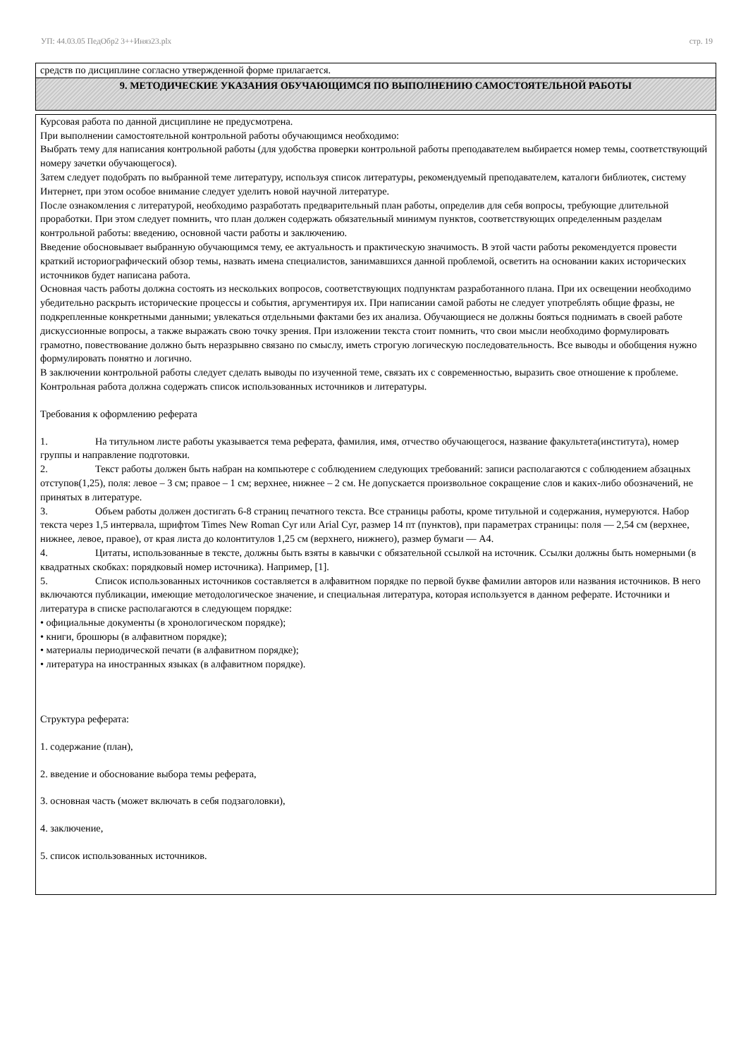УП: 44.03.05 ПедОбр2 3++Иняз23.plx стр. 19
средств по дисциплине согласно утвержденной форме прилагается.
9. МЕТОДИЧЕСКИЕ УКАЗАНИЯ ОБУЧАЮЩИМСЯ ПО ВЫПОЛНЕНИЮ САМОСТОЯТЕЛЬНОЙ РАБОТЫ
Курсовая работа по данной дисциплине не предусмотрена.
При выполнении самостоятельной контрольной работы обучающимся необходимо:
Выбрать тему для написания контрольной работы (для удобства проверки контрольной работы преподавателем выбирается номер темы, соответствующий номеру зачетки обучающегося).
Затем следует подобрать по выбранной теме литературу, используя список литературы, рекомендуемый преподавателем, каталоги библиотек, систему Интернет, при этом особое внимание следует уделить новой научной литературе.
После ознакомления с литературой, необходимо разработать предварительный план работы, определив для себя вопросы, требующие длительной проработки. При этом следует помнить, что план должен содержать обязательный минимум пунктов, соответствующих определенным разделам контрольной работы: введению, основной части работы и заключению.
Введение обосновывает выбранную обучающимся тему, ее актуальность и практическую значимость. В этой части работы рекомендуется провести краткий историографический обзор темы, назвать имена специалистов, занимавшихся данной проблемой, осветить на основании каких исторических источников будет написана работа.
Основная часть работы должна состоять из нескольких вопросов, соответствующих подпунктам разработанного плана. При их освещении необходимо убедительно раскрыть исторические процессы и события, аргументируя их. При написании самой работы не следует употреблять общие фразы, не подкрепленные конкретными данными; увлекаться отдельными фактами без их анализа. Обучающиеся не должны бояться поднимать в своей работе дискуссионные вопросы, а также выражать свою точку зрения. При изложении текста стоит помнить, что свои мысли необходимо формулировать грамотно, повествование должно быть неразрывно связано по смыслу, иметь строгую логическую последовательность. Все выводы и обобщения нужно формулировать понятно и логично.
В заключении контрольной работы следует сделать выводы по изученной теме, связать их с современностью, выразить свое отношение к проблеме.
Контрольная работа должна содержать список использованных источников и литературы.
Требования к оформлению реферата
1. На титульном листе работы указывается тема реферата, фамилия, имя, отчество обучающегося, название факультета(института), номер группы и направление подготовки.
2. Текст работы должен быть набран на компьютере с соблюдением следующих требований: записи располагаются с соблюдением абзацных отступов(1,25), поля: левое – 3 см; правое – 1 см; верхнее, нижнее – 2 см. Не допускается произвольное сокращение слов и каких-либо обозначений, не принятых в литературе.
3. Объем работы должен достигать 6-8 страниц печатного текста. Все страницы работы, кроме титульной и содержания, нумеруются. Набор текста через 1,5 интервала, шрифтом Times New Roman Cyr или Arial Cyr, размер 14 пт (пунктов), при параметрах страницы: поля — 2,54 см (верхнее, нижнее, левое, правое), от края листа до колонтитулов 1,25 см (верхнего, нижнего), размер бумаги — А4.
4. Цитаты, использованные в тексте, должны быть взяты в кавычки с обязательной ссылкой на источник. Ссылки должны быть номерными (в квадратных скобках: порядковый номер источника). Например, [1].
5. Список использованных источников составляется в алфавитном порядке по первой букве фамилии авторов или названия источников. В него включаются публикации, имеющие методологическое значение, и специальная литература, которая используется в данном реферате. Источники и литература в списке располагаются в следующем порядке:
• официальные документы (в хронологическом порядке);
• книги, брошюры (в алфавитном порядке);
• материалы периодической печати (в алфавитном порядке);
• литература на иностранных языках (в алфавитном порядке).
Структура реферата:
1. содержание (план),
2. введение и обоснование выбора темы реферата,
3. основная часть (может включать в себя подзаголовки),
4. заключение,
5. список использованных источников.